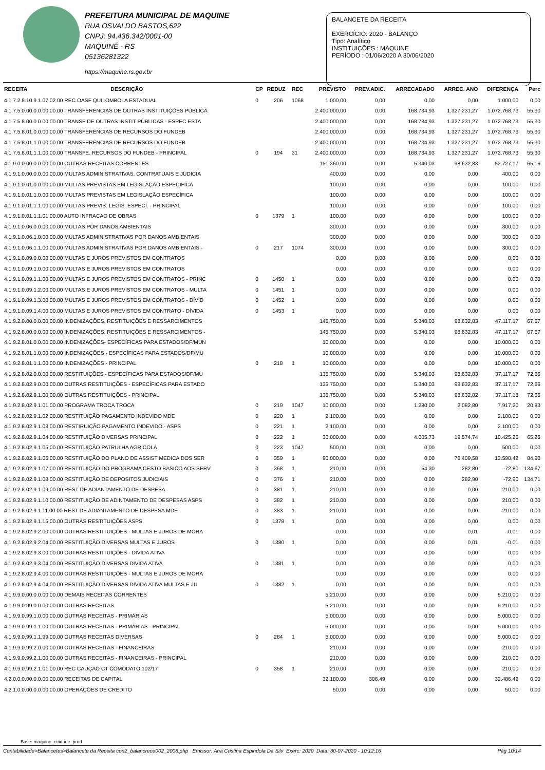PREFEITURA MUNICIPAL DE MAQUINE
RUA OSVALDO BASTOS,622
CNPJ: 94.436.342/0001-00
MAQUINÉ - RS
05136281322
https://maquine.rs.gov.br
BALANCETE DA RECEITA
EXERCÍCIO: 2020 - BALANÇO
Tipo: Analítico
INSTITUIÇÕES : MAQUINE
PERÍODO : 01/06/2020 A 30/06/2020
| RECEITA | DESCRIÇÃO | CP | REDUZ | REC | PREVISTO | PREV.ADIC. | ARRECADADO | ARREC. ANO | DIFERENÇA | Perc |
| --- | --- | --- | --- | --- | --- | --- | --- | --- | --- | --- |
| 4.1.7.2.8.10.9.1.07.02.00 REC OASF QUILOMBOLA ESTADUAL | | 0 | 206 | 1068 | 1.000,00 | 0,00 | 0,00 | 0,00 | 1.000,00 | 0,00 |
| 4.1.7.5.0.00.0.0.00.00.00 TRANSFERÊNCIAS DE OUTRAS INSTITUIÇÕES PÚBLICA | | | | | 2.400.000,00 | 0,00 | 168.734,93 | 1.327.231,27 | 1.072.768,73 | 55,30 |
| 4.1.7.5.8.00.0.0.00.00.00 TRANSF DE OUTRAS INSTIT PÚBLICAS - ESPEC ESTA | | | | | 2.400.000,00 | 0,00 | 168.734,93 | 1.327.231,27 | 1.072.768,73 | 55,30 |
| 4.1.7.5.8.01.0.0.00.00.00 TRANSFERÊNCIAS DE RECURSOS DO FUNDEB | | | | | 2.400.000,00 | 0,00 | 168.734,93 | 1.327.231,27 | 1.072.768,73 | 55,30 |
| 4.1.7.5.8.01.1.0.00.00.00 TRANSFERÊNCIAS DE RECURSOS DO FUNDEB | | | | | 2.400.000,00 | 0,00 | 168.734,93 | 1.327.231,27 | 1.072.768,73 | 55,30 |
| 4.1.7.5.8.01.1.1.00.00.00 TRANSFE. RECURSOS DO FUNDEB - PRINCIPAL | | 0 | 194 | 31 | 2.400.000,00 | 0,00 | 168.734,93 | 1.327.231,27 | 1.072.768,73 | 55,30 |
| 4.1.9.0.0.00.0.0.00.00.00 OUTRAS RECEITAS CORRENTES | | | | | 151.360,00 | 0,00 | 5.340,03 | 98.632,83 | 52.727,17 | 65,16 |
| 4.1.9.1.0.00.0.0.00.00.00 MULTAS ADMINISTRATIVAS, CONTRATUAIS E JUDICIA | | | | | 400,00 | 0,00 | 0,00 | 0,00 | 400,00 | 0,00 |
| 4.1.9.1.0.01.0.0.00.00.00 MULTAS PREVISTAS EM LEGISLAÇÃO ESPECÍFICA | | | | | 100,00 | 0,00 | 0,00 | 0,00 | 100,00 | 0,00 |
| 4.1.9.1.0.01.1.0.00.00.00 MULTAS PREVISTAS EM LEGISLAÇÃO ESPECÍFICA | | | | | 100,00 | 0,00 | 0,00 | 0,00 | 100,00 | 0,00 |
| 4.1.9.1.0.01.1.1.00.00.00 MULTAS PREVIS. LEGIS. ESPECÍ. - PRINCIPAL | | | | | 100,00 | 0,00 | 0,00 | 0,00 | 100,00 | 0,00 |
| 4.1.9.1.0.01.1.1.01.00.00 AUTO INFRACAO DE OBRAS | | 0 | 1379 | 1 | 100,00 | 0,00 | 0,00 | 0,00 | 100,00 | 0,00 |
| 4.1.9.1.0.06.0.0.00.00.00 MULTAS POR DANOS AMBIENTAIS | | | | | 300,00 | 0,00 | 0,00 | 0,00 | 300,00 | 0,00 |
| 4.1.9.1.0.06.1.0.00.00.00 MULTAS ADMINISTRATIVAS POR DANOS AMBIENTAIS | | | | | 300,00 | 0,00 | 0,00 | 0,00 | 300,00 | 0,00 |
| 4.1.9.1.0.06.1.1.00.00.00 MULTAS ADMINISTRATIVAS POR DANOS AMBIENTAIS - | | 0 | 217 | 1074 | 300,00 | 0,00 | 0,00 | 0,00 | 300,00 | 0,00 |
| 4.1.9.1.0.09.0.0.00.00.00 MULTAS E JUROS PREVISTOS EM CONTRATOS | | | | | 0,00 | 0,00 | 0,00 | 0,00 | 0,00 | 0,00 |
| 4.1.9.1.0.09.1.0.00.00.00 MULTAS E JUROS PREVISTOS EM CONTRATOS | | | | | 0,00 | 0,00 | 0,00 | 0,00 | 0,00 | 0,00 |
| 4.1.9.1.0.09.1.1.00.00.00 MULTAS E JUROS PREVISTOS EM CONTRATOS - PRINC | | 0 | 1450 | 1 | 0,00 | 0,00 | 0,00 | 0,00 | 0,00 | 0,00 |
| 4.1.9.1.0.09.1.2.00.00.00 MULTAS E JUROS PREVISTOS EM CONTRATOS - MULTA | | 0 | 1451 | 1 | 0,00 | 0,00 | 0,00 | 0,00 | 0,00 | 0,00 |
| 4.1.9.1.0.09.1.3.00.00.00 MULTAS E JUROS PREVISTOS EM CONTRATOS - DÍVID | | 0 | 1452 | 1 | 0,00 | 0,00 | 0,00 | 0,00 | 0,00 | 0,00 |
| 4.1.9.1.0.09.1.4.00.00.00 MULTAS E JUROS PREVISTOS EM CONTRATO - DÍVIDA | | 0 | 1453 | 1 | 0,00 | 0,00 | 0,00 | 0,00 | 0,00 | 0,00 |
| 4.1.9.2.0.00.0.0.00.00.00 INDENIZAÇÕES, RESTITUIÇÕES E RESSARCIMENTOS | | | | | 145.750,00 | 0,00 | 5.340,03 | 98.632,83 | 47.117,17 | 67,67 |
| 4.1.9.2.8.00.0.0.00.00.00 INDENIZAÇÕES, RESTITUIÇÕES E RESSARCIMENTOS - | | | | | 145.750,00 | 0,00 | 5.340,03 | 98.632,83 | 47.117,17 | 67,67 |
| 4.1.9.2.8.01.0.0.00.00.00 INDENIZAÇÕES- ESPECÍFICAS PARA ESTADOS/DF/MUN | | | | | 10.000,00 | 0,00 | 0,00 | 0,00 | 10.000,00 | 0,00 |
| 4.1.9.2.8.01.1.0.00.00.00 INDENIZAÇÕES - ESPECÍFICAS PARA ESTADOS/DF/MU | | | | | 10.000,00 | 0,00 | 0,00 | 0,00 | 10.000,00 | 0,00 |
| 4.1.9.2.8.01.1.1.00.00.00 INDENIZAÇÕES - PRINCIPAL | | 0 | 218 | 1 | 10.000,00 | 0,00 | 0,00 | 0,00 | 10.000,00 | 0,00 |
| 4.1.9.2.8.02.0.0.00.00.00 RESTITUIÇÕES - ESPECÍFICAS PARA ESTADOS/DF/MU | | | | | 135.750,00 | 0,00 | 5.340,03 | 98.632,83 | 37.117,17 | 72,66 |
| 4.1.9.2.8.02.9.0.00.00.00 OUTRAS RESTITUIÇÕES - ESPECÍFICAS PARA ESTADO | | | | | 135.750,00 | 0,00 | 5.340,03 | 98.632,83 | 37.117,17 | 72,66 |
| 4.1.9.2.8.02.9.1.00.00.00 OUTRAS RESTITUIÇÕES - PRINCIPAL | | | | | 135.750,00 | 0,00 | 5.340,03 | 98.632,82 | 37.117,18 | 72,66 |
| 4.1.9.2.8.02.9.1.01.00.00 PROGRAMA TROCA TROCA | | 0 | 219 | 1047 | 10.000,00 | 0,00 | 1.280,00 | 2.082,80 | 7.917,20 | 20,83 |
| 4.1.9.2.8.02.9.1.02.00.00 RESTITUIÇÃO PAGAMENTO INDEVIDO MDE | | 0 | 220 | 1 | 2.100,00 | 0,00 | 0,00 | 0,00 | 2.100,00 | 0,00 |
| 4.1.9.2.8.02.9.1.03.00.00 RESTIRUIÇÃO PAGAMENTO INDEVIDO - ASPS | | 0 | 221 | 1 | 2.100,00 | 0,00 | 0,00 | 0,00 | 2.100,00 | 0,00 |
| 4.1.9.2.8.02.9.1.04.00.00 RESTITUIÇÃO DIVERSAS PRINCIPAL | | 0 | 222 | 1 | 30.000,00 | 0,00 | 4.005,73 | 19.574,74 | 10.425,26 | 65,25 |
| 4.1.9.2.8.02.9.1.05.00.00 RESTITUIÇÃO PATRULHA AGRICOLA | | 0 | 223 | 1047 | 500,00 | 0,00 | 0,00 | 0,00 | 500,00 | 0,00 |
| 4.1.9.2.8.02.9.1.06.00.00 RESTITUIÇÃO DO PLANO DE ASSIST MEDICA DOS SER | | 0 | 359 | 1 | 90.000,00 | 0,00 | 0,00 | 76.409,58 | 13.590,42 | 84,90 |
| 4.1.9.2.8.02.9.1.07.00.00 RESTITUIÇÃO DO PROGRAMA CESTO BASICO AOS SERV | | 0 | 368 | 1 | 210,00 | 0,00 | 54,30 | 282,80 | -72,80 | 134,67 |
| 4.1.9.2.8.02.9.1.08.00.00 RESTITUIÇÃO DE DEPOSITOS JUDICIAIS | | 0 | 376 | 1 | 210,00 | 0,00 | 0,00 | 282,90 | -72,90 | 134,71 |
| 4.1.9.2.8.02.9.1.09.00.00 REST DE ADIANTAMENTO DE DESPESA | | 0 | 381 | 1 | 210,00 | 0,00 | 0,00 | 0,00 | 210,00 | 0,00 |
| 4.1.9.2.8.02.9.1.10.00.00 RESTITUIÇÃO DE ADINTAMENTO DE DESPESAS ASPS | | 0 | 382 | 1 | 210,00 | 0,00 | 0,00 | 0,00 | 210,00 | 0,00 |
| 4.1.9.2.8.02.9.1.11.00.00 REST DE ADIANTAMENTO DE DESPESA MDE | | 0 | 383 | 1 | 210,00 | 0,00 | 0,00 | 0,00 | 210,00 | 0,00 |
| 4.1.9.2.8.02.9.1.15.00.00 OUTRAS RESTITUIÇÕES ASPS | | 0 | 1378 | 1 | 0,00 | 0,00 | 0,00 | 0,00 | 0,00 | 0,00 |
| 4.1.9.2.8.02.9.2.00.00.00 OUTRAS RESTITUIÇÕES - MULTAS E JUROS DE MORA | | | | | 0,00 | 0,00 | 0,00 | 0,01 | -0,01 | 0,00 |
| 4.1.9.2.8.02.9.2.04.00.00 RESTITUIÇÃO DIVERSAS MULTAS E JUROS | | 0 | 1380 | 1 | 0,00 | 0,00 | 0,00 | 0,01 | -0,01 | 0,00 |
| 4.1.9.2.8.02.9.3.00.00.00 OUTRAS RESTITUIÇÕES - DÍVIDA ATIVA | | | | | 0,00 | 0,00 | 0,00 | 0,00 | 0,00 | 0,00 |
| 4.1.9.2.8.02.9.3.04.00.00 RESTITUIÇÃO DIVERSAS DIVIDA ATIVA | | 0 | 1381 | 1 | 0,00 | 0,00 | 0,00 | 0,00 | 0,00 | 0,00 |
| 4.1.9.2.8.02.9.4.00.00.00 OUTRAS RESTITUIÇÕES - MULTAS E JUROS DE MORA | | | | | 0,00 | 0,00 | 0,00 | 0,00 | 0,00 | 0,00 |
| 4.1.9.2.8.02.9.4.04.00.00 RESTITUIÇÃO DIVERSAS DIVIDA ATIVA MULTAS E JU | | 0 | 1382 | 1 | 0,00 | 0,00 | 0,00 | 0,00 | 0,00 | 0,00 |
| 4.1.9.9.0.00.0.0.00.00.00 DEMAIS RECEITAS CORRENTES | | | | | 5.210,00 | 0,00 | 0,00 | 0,00 | 5.210,00 | 0,00 |
| 4.1.9.9.0.99.0.0.00.00.00 OUTRAS RECEITAS | | | | | 5.210,00 | 0,00 | 0,00 | 0,00 | 5.210,00 | 0,00 |
| 4.1.9.9.0.99.1.0.00.00.00 OUTRAS RECEITAS - PRIMÁRIAS | | | | | 5.000,00 | 0,00 | 0,00 | 0,00 | 5.000,00 | 0,00 |
| 4.1.9.9.0.99.1.1.00.00.00 OUTRAS RECEITAS - PRIMÁRIAS - PRINCIPAL | | | | | 5.000,00 | 0,00 | 0,00 | 0,00 | 5.000,00 | 0,00 |
| 4.1.9.9.0.99.1.1.99.00.00 OUTRAS RECEITAS DIVERSAS | | 0 | 284 | 1 | 5.000,00 | 0,00 | 0,00 | 0,00 | 5.000,00 | 0,00 |
| 4.1.9.9.0.99.2.0.00.00.00 OUTRAS RECEITAS - FINANCEIRAS | | | | | 210,00 | 0,00 | 0,00 | 0,00 | 210,00 | 0,00 |
| 4.1.9.9.0.99.2.1.00.00.00 OUTRAS RECEITAS - FINANCEIRAS - PRINCIPAL | | | | | 210,00 | 0,00 | 0,00 | 0,00 | 210,00 | 0,00 |
| 4.1.9.9.0.99.2.1.01.00.00 REC CAUÇAO CT COMODATO 102/17 | | 0 | 358 | 1 | 210,00 | 0,00 | 0,00 | 0,00 | 210,00 | 0,00 |
| 4.2.0.0.0.00.0.0.00.00.00 RECEITAS DE CAPITAL | | | | | 32.180,00 | 306,49 | 0,00 | 0,00 | 32.486,49 | 0,00 |
| 4.2.1.0.0.00.0.0.00.00.00 OPERAÇÕES DE CRÉDITO | | | | | 50,00 | 0,00 | 0,00 | 0,00 | 50,00 | 0,00 |
Base: maquine_ecidade_prod
Contabilidade>Balancetes>Balancete da Receita con2_balancrece002_2008.php Emissor: Ana Cristina Espindola Da Silv Exerc: 2020 Data: 30-07-2020 - 10:12:16 Pág 10/14